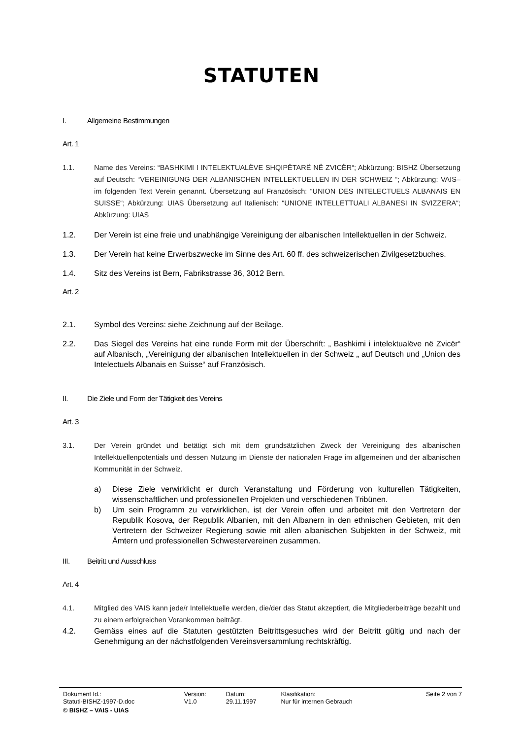STATUTEN
I. Allgemeine Bestimmungen
Art. 1
1.1. Name des Vereins: “BASHKIMI I INTELEKTUALËVE SHQIPËTARË NË ZVICËR“; Abkürzung: BISHZ Übersetzung auf Deutsch: “VEREINIGUNG DER ALBANISCHEN INTELLEKTUELLEN IN DER SCHWEIZ “; Abkürzung: VAIS– im folgenden Text Verein genannt. Übersetzung auf Französisch: “UNION DES INTELECTUELS ALBANAIS EN SUISSE“; Abkürzung: UIAS Übersetzung auf Italienisch: “UNIONE INTELLETTUALI ALBANESI IN SVIZZERA“; Abkürzung: UIAS
1.2. Der Verein ist eine freie und unabhängige Vereinigung der albanischen Intellektuellen in der Schweiz.
1.3. Der Verein hat keine Erwerbszwecke im Sinne des Art. 60 ff. des schweizerischen Zivilgesetzbuches.
1.4. Sitz des Vereins ist Bern, Fabrikstrasse 36, 3012 Bern.
Art. 2
2.1. Symbol des Vereins: siehe Zeichnung auf der Beilage.
2.2. Das Siegel des Vereins hat eine runde Form mit der Überschrift: „ Bashkimi i intelektualëve në Zvicër“ auf Albanisch, „Vereinigung der albanischen Intellektuellen in der Schweiz „ auf Deutsch und „Union des Intelectuels Albanais en Suisse“ auf Französisch.
II. Die Ziele und Form der Tätigkeit des Vereins
Art. 3
3.1. Der Verein gründet und betätigt sich mit dem grundsätzlichen Zweck der Vereinigung des albanischen Intellektuellenpotentials und dessen Nutzung im Dienste der nationalen Frage im allgemeinen und der albanischen Kommunität in der Schweiz.
a) Diese Ziele verwirklicht er durch Veranstaltung und Förderung von kulturellen Tätigkeiten, wissenschaftlichen und professionellen Projekten und verschiedenen Tribünen.
b) Um sein Programm zu verwirklichen, ist der Verein offen und arbeitet mit den Vertretern der Republik Kosova, der Republik Albanien, mit den Albanern in den ethnischen Gebieten, mit den Vertretern der Schweizer Regierung sowie mit allen albanischen Subjekten in der Schweiz, mit Ämtern und professionellen Schwestervereinen zusammen.
III. Beitritt und Ausschluss
Art. 4
4.1. Mitglied des VAIS kann jede/r Intellektuelle werden, die/der das Statut akzeptiert, die Mitgliederbeiträge bezahlt und zu einem erfolgreichen Vorankommen beiträgt.
4.2. Gemäss eines auf die Statuten gestützten Beitrittsgesuches wird der Beitritt gültig und nach der Genehmigung an der nächstfolgenden Vereinsversammlung rechtskräftig.
| Dokument Id.: | Version: | Datum: | Klasifikation: | Seite 2 von 7 |
| Statuti-BISHZ-1997-D.doc | V1.0 | 29.11.1997 | Nur für internen Gebrauch | |
| © BISHZ – VAIS - UIAS | | | | |